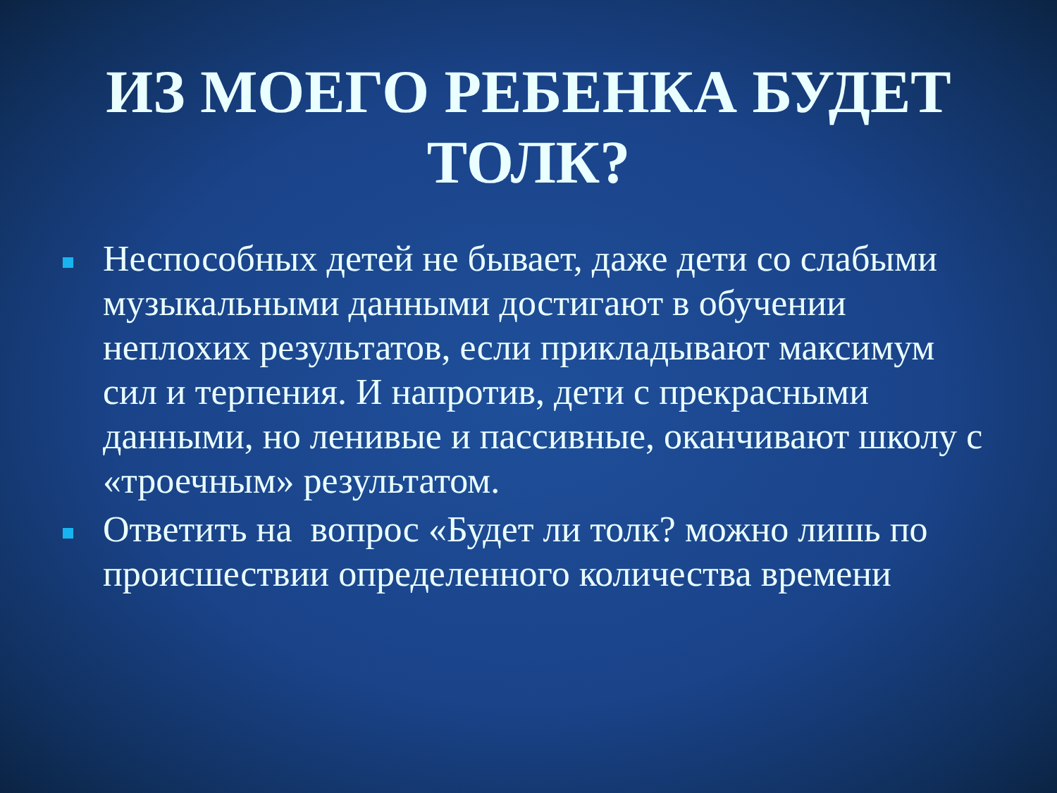ИЗ МОЕГО РЕБЕНКА БУДЕТ ТОЛК?
Неспособных детей не бывает, даже дети со слабыми музыкальными данными достигают в обучении неплохих результатов, если прикладывают максимум сил и терпения. И напротив, дети с прекрасными данными, но ленивые и пассивные, оканчивают школу с «троечным» результатом.
Ответить на вопрос «Будет ли толк? можно лишь по происшествии определенного количества времени